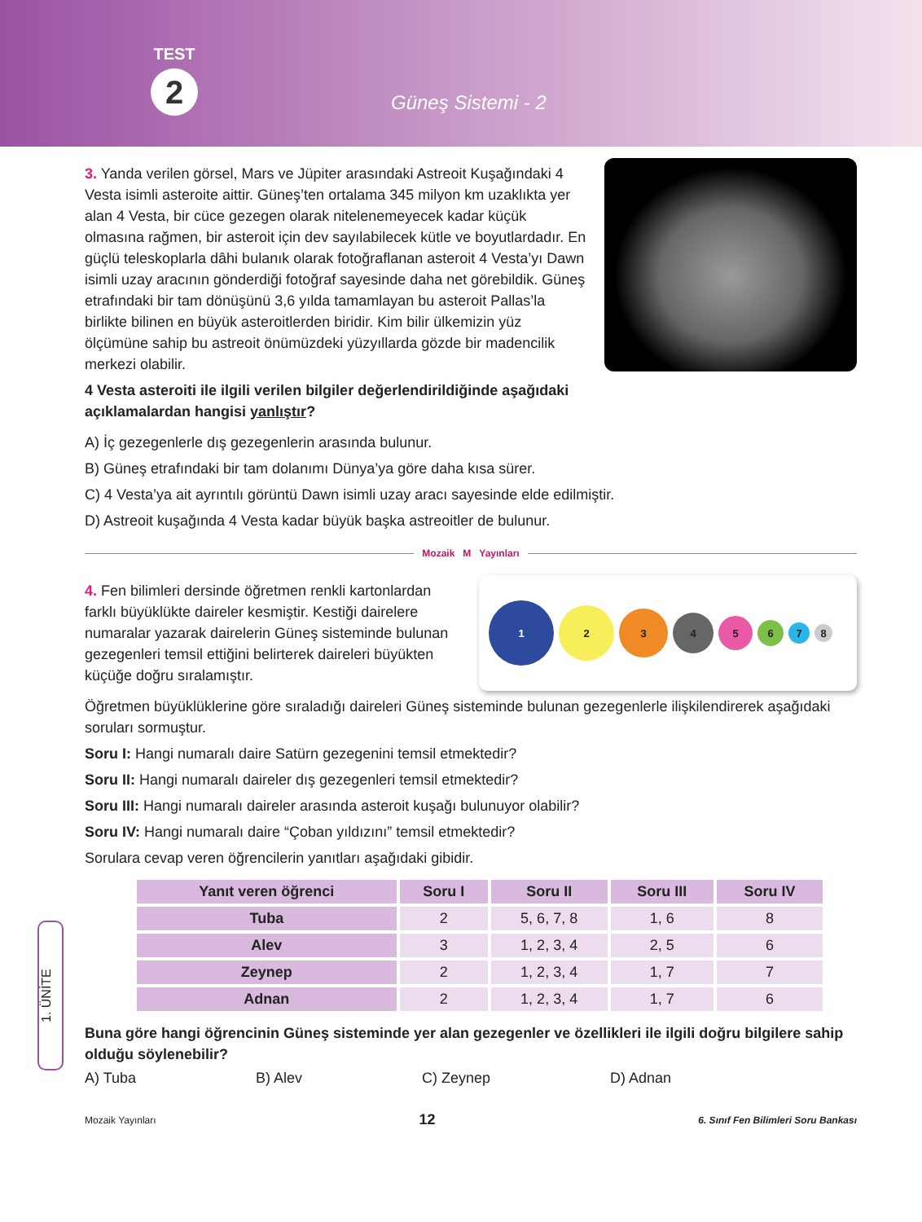TEST
2
Güneş Sistemi - 2
3. Yanda verilen görsel, Mars ve Jüpiter arasındaki Astreoit Kuşağındaki 4 Vesta isimli asteroite aittir. Güneş’ten ortalama 345 milyon km uzaklıkta yer alan 4 Vesta, bir cüce gezegen olarak nitelenemeyecek kadar küçük olmasına rağmen, bir asteroit için dev sayılabilecek kütle ve boyutlardadır. En güçlü teleskoplarla dâhi bulanık olarak fotoğraflanan asteroit 4 Vesta’yı Dawn isimli uzay aracının gönderdiği fotoğraf sayesinde daha net görebildik. Güneş etrafındaki bir tam dönüşünü 3,6 yılda tamamlayan bu asteroit Pallas’la birlikte bilinen en büyük asteroitlerden biridir. Kim bilir ülkemizin yüz ölçümüne sahip bu astreoit önümüzdeki yüzyıllarda gözde bir madencilik merkezi olabilir.
4 Vesta asteroiti ile ilgili verilen bilgiler değerlendirildiğinde aşağıdaki açıklamalardan hangisi yanlıştır?
A) İç gezegenlerle dış gezegenlerin arasında bulunur.
B) Güneş etrafındaki bir tam dolanımı Dünya’ya göre daha kısa sürer.
C) 4 Vesta’ya ait ayrıntılı görüntü Dawn isimli uzay aracı sayesinde elde edilmiştir.
D) Astreoit kuşağında 4 Vesta kadar büyük başka astreoitler de bulunur.
Mozaik M Yayınları
4. Fen bilimleri dersinde öğretmen renkli kartonlardan farklı büyüklükte daireler kesmiştir. Kestiği dairelere numaralar yazarak dairelerin Güneş sisteminde bulunan gezegenleri temsil ettiğini belirterek daireleri büyükten küçüğe doğru sıralamıştır.
1
2
3
4
5
6
7
8
Öğretmen büyüklüklerine göre sıraladığı daireleri Güneş sisteminde bulunan gezegenlerle ilişkilendirerek aşağıdaki soruları sormuştur.
Soru I: Hangi numaralı daire Satürn gezegenini temsil etmektedir?
Soru II: Hangi numaralı daireler dış gezegenleri temsil etmektedir?
Soru III: Hangi numaralı daireler arasında asteroit kuşağı bulunuyor olabilir?
Soru IV: Hangi numaralı daire “Çoban yıldızını” temsil etmektedir?
Sorulara cevap veren öğrencilerin yanıtları aşağıdaki gibidir.
| Yanıt veren öğrenci | Soru I | Soru II | Soru III | Soru IV |
| --- | --- | --- | --- | --- |
| Tuba | 2 | 5, 6, 7, 8 | 1, 6 | 8 |
| Alev | 3 | 1, 2, 3, 4 | 2, 5 | 6 |
| Zeynep | 2 | 1, 2, 3, 4 | 1, 7 | 7 |
| Adnan | 2 | 1, 2, 3, 4 | 1, 7 | 6 |
Buna göre hangi öğrencinin Güneş sisteminde yer alan gezegenler ve özellikleri ile ilgili doğru bilgilere sahip olduğu söylenebilir?
A) Tuba B) Alev C) Zeynep D) Adnan
1. ÜNİTE
Mozaik Yayınları 12 6. Sınıf Fen Bilimleri Soru Bankası